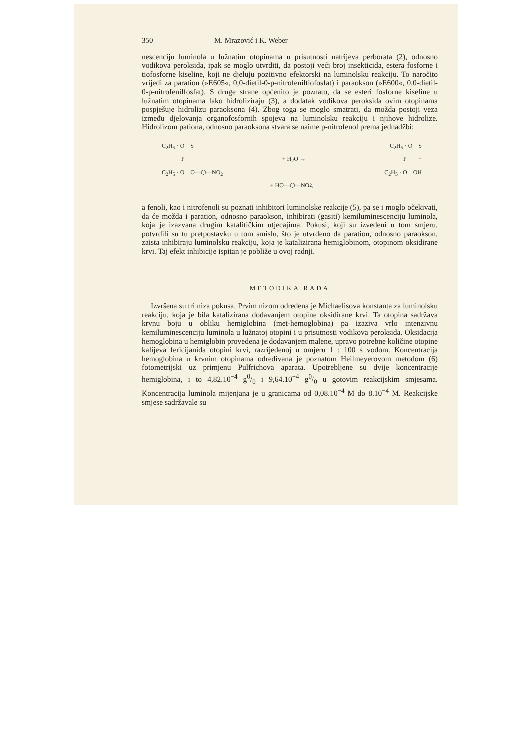350 M. Mrazović i K. Weber
nescenciju luminola u lužnatim otopinama u prisutnosti natrijeva perborata (2), odnosno vodikova peroksida, ipak se moglo utvrditi, da postoji veći broj insekticida, estera fosforne i tiofosforne kiseline, koji ne djeluju pozitivno efektorski na luminolsku reakciju. To naročito vrijedi za paration (»E605«, 0,0-dietil-0-p-nitrofeniltiofosfat) i paraokson (»E600«, 0,0-dietil-0-p-nitrofenilfosfat). S druge strane općenito je poznato, da se esteri fosforne kiseline u lužnatim otopinama lako hidroliziraju (3), a dodatak vodikova peroksida ovim otopinama pospješuje hidrolizu paraoksona (4). Zbog toga se moglo smatrati, da možda postoji veza između djelovanja organofosfornih spojeva na luminolsku reakciju i njihove hidrolize. Hidrolizom pationa, odnosno paraoksona stvara se naime p-nitrofenol prema jednadžbi:
C<sub>2</sub>H<sub>5</sub> · O S C<sub>2</sub>H<sub>5</sub> · O S
P + H<sub>2</sub>O → P +
C<sub>2</sub>H<sub>5</sub> · O O—⬡—NO<sub>2</sub> C<sub>2</sub>H<sub>5</sub> · O OH
+ HO—⬡—NO<sub>2</sub> ,
a fenoli, kao i nitrofenoli su poznati inhibitori luminolske reakcije (5), pa se i moglo očekivati, da će možda i paration, odnosno paraokson, inhibirati (gasiti) kemiluminescenciju luminola, koja je izazvana drugim katalitičkim utjecajima. Pokusi, koji su izvedeni u tom smjeru, potvrdili su tu pretpostavku u tom smislu, što je utvrđeno da paration, odnosno paraokson, zaista inhibiraju luminolsku reakciju, koja je katalizirana hemiglobinom, otopinom oksidirane krvi. Taj efekt inhibicije ispitan je pobliže u ovoj radnji.
METODIKA RADA
Izvršena su tri niza pokusa. Prvim nizom određena je Michaelisova konstanta za luminolsku reakciju, koja je bila katalizirana dodavanjem otopine oksidirane krvi. Ta otopina sadržava krvnu boju u obliku hemiglobina (met-hemoglobina) pa izaziva vrlo intenzivnu kemiluminescenciju luminola u lužnatoj otopini i u prisutnosti vodikova peroksida. Oksidacija hemoglobina u hemiglobin provedena je dodavanjem malene, upravo potrebne količine otopine kalijeva fericijanida otopini krvi, razrijeđenoj u omjeru 1 : 100 s vodom. Koncentracija hemoglobina u krvnim otopinama određivana je poznatom Heilmeyerovom metodom (6) fotometrijski uz primjenu Pulfrichova aparata. Upotrebljene su dvije koncentracije hemiglobina, i to 4,82.10<sup>−4</sup> g0/0 i 9,64.10<sup>−4</sup> g0/0 u gotovim reakcijskim smjesama. Koncentracija luminola mijenjana je u granicama od 0,08.10<sup>−4</sup> M do 8.10<sup>−4</sup> M. Reakcijske smjese sadržavale su